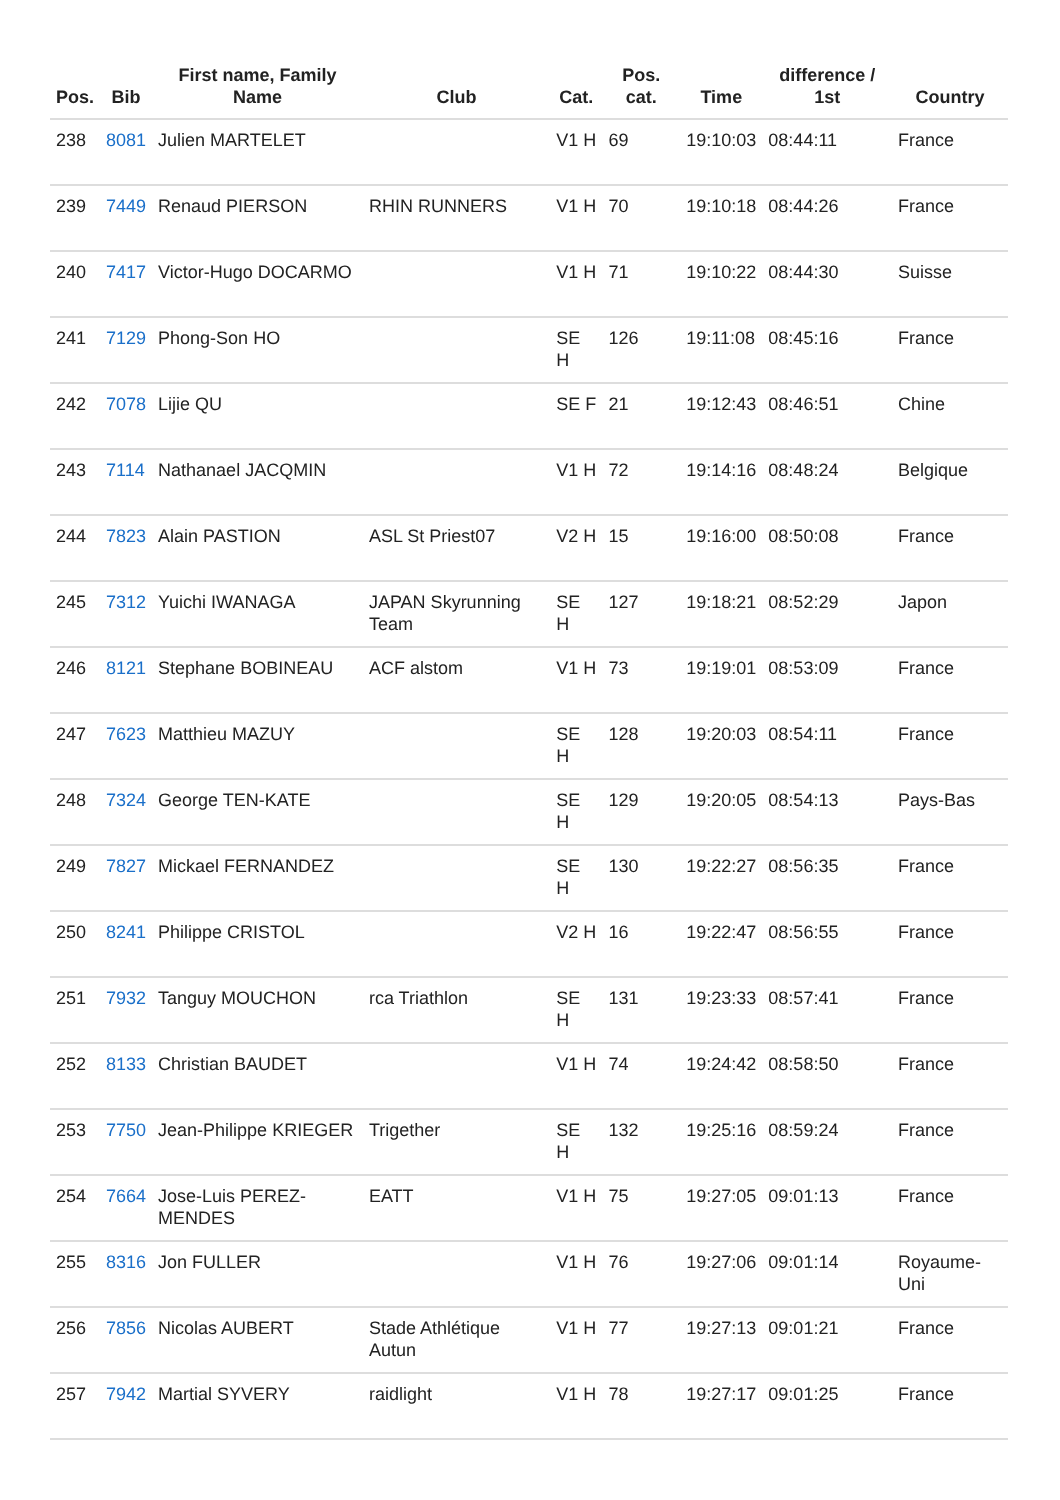| Pos. | Bib | First name, Family Name | Club | Cat. | Pos. cat. | Time | difference / 1st | Country |
| --- | --- | --- | --- | --- | --- | --- | --- | --- |
| 238 | 8081 | Julien MARTELET | | V1 H | 69 | 19:10:03 | 08:44:11 | France |
| 239 | 7449 | Renaud PIERSON | RHIN RUNNERS | V1 H | 70 | 19:10:18 | 08:44:26 | France |
| 240 | 7417 | Victor-Hugo DOCARMO | | V1 H | 71 | 19:10:22 | 08:44:30 | Suisse |
| 241 | 7129 | Phong-Son HO | | SE H | 126 | 19:11:08 | 08:45:16 | France |
| 242 | 7078 | Lijie QU | | SE F | 21 | 19:12:43 | 08:46:51 | Chine |
| 243 | 7114 | Nathanael JACQMIN | | V1 H | 72 | 19:14:16 | 08:48:24 | Belgique |
| 244 | 7823 | Alain PASTION | ASL St Priest07 | V2 H | 15 | 19:16:00 | 08:50:08 | France |
| 245 | 7312 | Yuichi IWANAGA | JAPAN Skyrunning Team | SE H | 127 | 19:18:21 | 08:52:29 | Japon |
| 246 | 8121 | Stephane BOBINEAU | ACF alstom | V1 H | 73 | 19:19:01 | 08:53:09 | France |
| 247 | 7623 | Matthieu MAZUY | | SE H | 128 | 19:20:03 | 08:54:11 | France |
| 248 | 7324 | George TEN-KATE | | SE H | 129 | 19:20:05 | 08:54:13 | Pays-Bas |
| 249 | 7827 | Mickael FERNANDEZ | | SE H | 130 | 19:22:27 | 08:56:35 | France |
| 250 | 8241 | Philippe CRISTOL | | V2 H | 16 | 19:22:47 | 08:56:55 | France |
| 251 | 7932 | Tanguy MOUCHON | rca Triathlon | SE H | 131 | 19:23:33 | 08:57:41 | France |
| 252 | 8133 | Christian BAUDET | | V1 H | 74 | 19:24:42 | 08:58:50 | France |
| 253 | 7750 | Jean-Philippe KRIEGER | Trigether | SE H | 132 | 19:25:16 | 08:59:24 | France |
| 254 | 7664 | Jose-Luis PEREZ-MENDES | EATT | V1 H | 75 | 19:27:05 | 09:01:13 | France |
| 255 | 8316 | Jon FULLER | | V1 H | 76 | 19:27:06 | 09:01:14 | Royaume-Uni |
| 256 | 7856 | Nicolas AUBERT | Stade Athlétique Autun | V1 H | 77 | 19:27:13 | 09:01:21 | France |
| 257 | 7942 | Martial SYVERY | raidlight | V1 H | 78 | 19:27:17 | 09:01:25 | France |